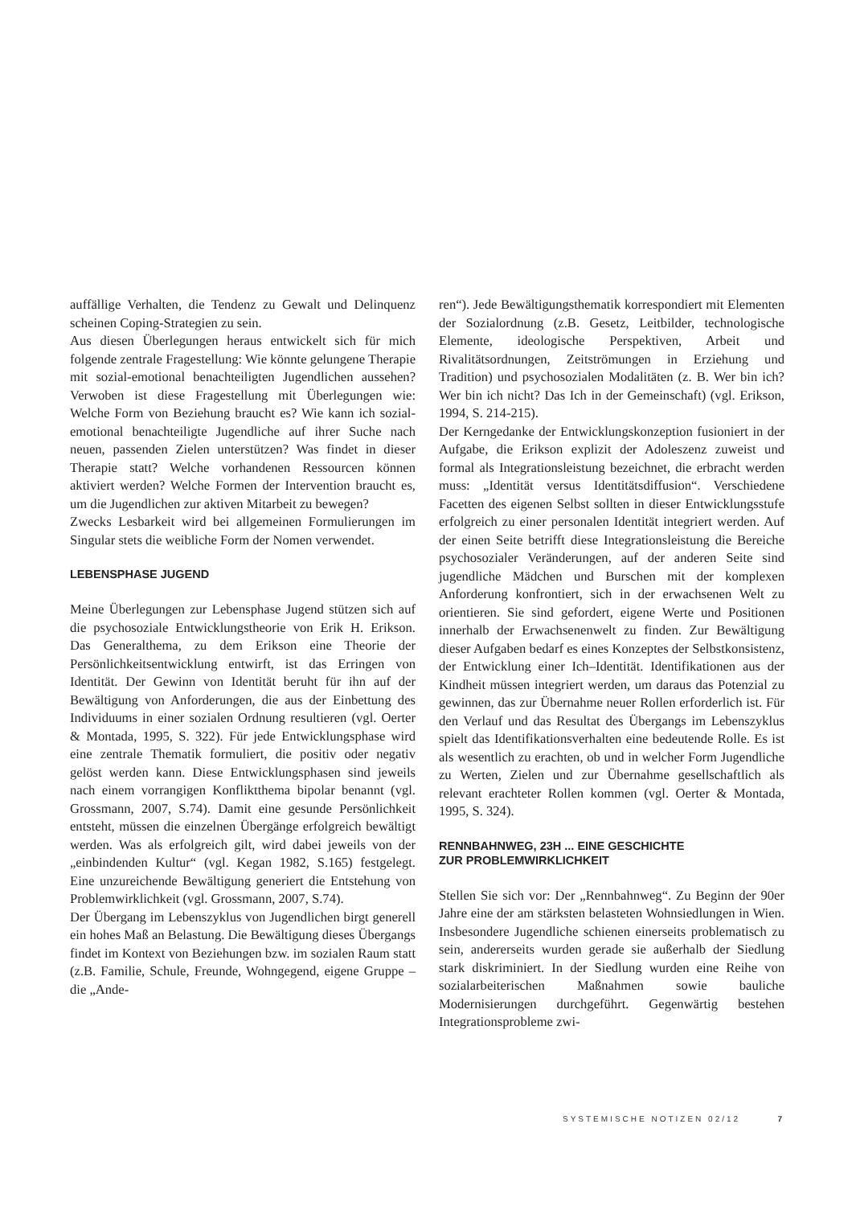auffällige Verhalten, die Tendenz zu Gewalt und Delinquenz scheinen Coping-Strategien zu sein.
Aus diesen Überlegungen heraus entwickelt sich für mich folgende zentrale Fragestellung: Wie könnte gelungene Therapie mit sozial-emotional benachteiligten Jugendlichen aussehen? Verwoben ist diese Fragestellung mit Überlegungen wie: Welche Form von Beziehung braucht es? Wie kann ich sozial-emotional benachteiligte Jugendliche auf ihrer Suche nach neuen, passenden Zielen unterstützen? Was findet in dieser Therapie statt? Welche vorhandenen Ressourcen können aktiviert werden? Welche Formen der Intervention braucht es, um die Jugendlichen zur aktiven Mitarbeit zu bewegen?
Zwecks Lesbarkeit wird bei allgemeinen Formulierungen im Singular stets die weibliche Form der Nomen verwendet.
LEBENSPHASE JUGEND
Meine Überlegungen zur Lebensphase Jugend stützen sich auf die psychosoziale Entwicklungstheorie von Erik H. Erikson. Das Generalthema, zu dem Erikson eine Theorie der Persönlichkeitsentwicklung entwirft, ist das Erringen von Identität. Der Gewinn von Identität beruht für ihn auf der Bewältigung von Anforderungen, die aus der Einbettung des Individuums in einer sozialen Ordnung resultieren (vgl. Oerter & Montada, 1995, S. 322). Für jede Entwicklungsphase wird eine zentrale Thematik formuliert, die positiv oder negativ gelöst werden kann. Diese Entwicklungsphasen sind jeweils nach einem vorrangigen Konfliktthema bipolar benannt (vgl. Grossmann, 2007, S.74). Damit eine gesunde Persönlichkeit entsteht, müssen die einzelnen Übergänge erfolgreich bewältigt werden. Was als erfolgreich gilt, wird dabei jeweils von der „einbindenden Kultur“ (vgl. Kegan 1982, S.165) festgelegt. Eine unzureichende Bewältigung generiert die Entstehung von Problemwirklichkeit (vgl. Grossmann, 2007, S.74).
Der Übergang im Lebenszyklus von Jugendlichen birgt generell ein hohes Maß an Belastung. Die Bewältigung dieses Übergangs findet im Kontext von Beziehungen bzw. im sozialen Raum statt (z.B. Familie, Schule, Freunde, Wohngegend, eigene Gruppe – die „Ande-
ren“). Jede Bewältigungsthematik korrespondiert mit Elementen der Sozialordnung (z.B. Gesetz, Leitbilder, technologische Elemente, ideologische Perspektiven, Arbeit und Rivalitätsordnungen, Zeitströmungen in Erziehung und Tradition) und psychosozialen Modalitäten (z. B. Wer bin ich? Wer bin ich nicht? Das Ich in der Gemeinschaft) (vgl. Erikson, 1994, S. 214-215).
Der Kerngedanke der Entwicklungskonzeption fusioniert in der Aufgabe, die Erikson explizit der Adoleszenz zuweist und formal als Integrationsleistung bezeichnet, die erbracht werden muss: „Identität versus Identitätsdiffusion“. Verschiedene Facetten des eigenen Selbst sollten in dieser Entwicklungsstufe erfolgreich zu einer personalen Identität integriert werden. Auf der einen Seite betrifft diese Integrationsleistung die Bereiche psychosozialer Veränderungen, auf der anderen Seite sind jugendliche Mädchen und Burschen mit der komplexen Anforderung konfrontiert, sich in der erwachsenen Welt zu orientieren. Sie sind gefordert, eigene Werte und Positionen innerhalb der Erwachsenenwelt zu finden. Zur Bewältigung dieser Aufgaben bedarf es eines Konzeptes der Selbstkonsistenz, der Entwicklung einer Ich–Identität. Identifikationen aus der Kindheit müssen integriert werden, um daraus das Potenzial zu gewinnen, das zur Übernahme neuer Rollen erforderlich ist. Für den Verlauf und das Resultat des Übergangs im Lebenszyklus spielt das Identifikationsverhalten eine bedeutende Rolle. Es ist als wesentlich zu erachten, ob und in welcher Form Jugendliche zu Werten, Zielen und zur Übernahme gesellschaftlich als relevant erachteter Rollen kommen (vgl. Oerter & Montada, 1995, S. 324).
RENNBAHNWEG, 23H ... EINE GESCHICHTE
ZUR PROBLEMWIRKLICHKEIT
Stellen Sie sich vor: Der „Rennbahnweg“. Zu Beginn der 90er Jahre eine der am stärksten belasteten Wohnsiedlungen in Wien. Insbesondere Jugendliche schienen einerseits problematisch zu sein, andererseits wurden gerade sie außerhalb der Siedlung stark diskriminiert. In der Siedlung wurden eine Reihe von sozialarbeiterischen Maßnahmen sowie bauliche Modernisierungen durchgeführt. Gegenwärtig bestehen Integrationsprobleme zwi-
SYSTEMISCHE NOTIZEN 02/12 7